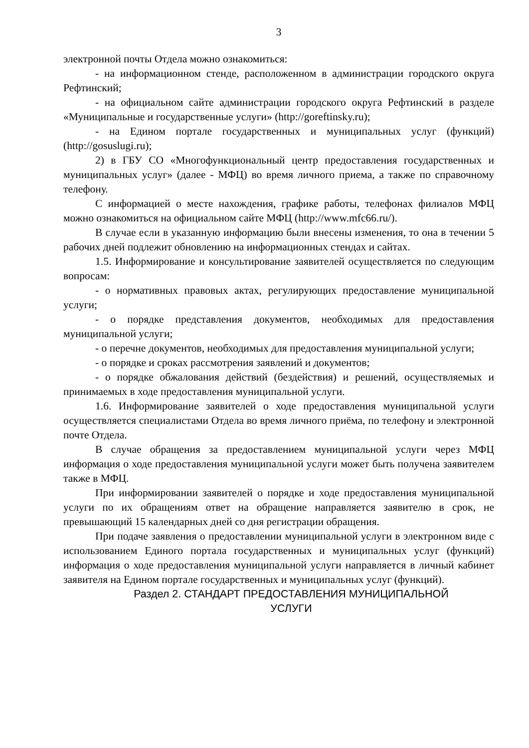3
электронной почты Отдела можно ознакомиться:
- на информационном стенде, расположенном в администрации городского округа Рефтинский;
- на официальном сайте администрации городского округа Рефтинский в разделе «Муниципальные и государственные услуги» (http://goreftinsky.ru);
- на Едином портале государственных и муниципальных услуг (функций) (http://gosuslugi.ru);
2) в ГБУ СО «Многофункциональный центр предоставления государственных и муниципальных услуг» (далее - МФЦ) во время личного приема, а также по справочному телефону.
С информацией о месте нахождения, графике работы, телефонах филиалов МФЦ можно ознакомиться на официальном сайте МФЦ (http://www.mfc66.ru/).
В случае если в указанную информацию были внесены изменения, то она в течении 5 рабочих дней подлежит обновлению на информационных стендах и сайтах.
1.5. Информирование и консультирование заявителей осуществляется по следующим вопросам:
- о нормативных правовых актах, регулирующих предоставление муниципальной услуги;
- о порядке представления документов, необходимых для предоставления муниципальной услуги;
- о перечне документов, необходимых для предоставления муниципальной услуги;
- о порядке и сроках рассмотрения заявлений и документов;
- о порядке обжалования действий (бездействия) и решений, осуществляемых и принимаемых в ходе предоставления муниципальной услуги.
1.6. Информирование заявителей о ходе предоставления муниципальной услуги осуществляется специалистами Отдела во время личного приёма, по телефону и электронной почте Отдела.
В случае обращения за предоставлением муниципальной услуги через МФЦ информация о ходе предоставления муниципальной услуги может быть получена заявителем также в МФЦ.
При информировании заявителей о порядке и ходе предоставления муниципальной услуги по их обращениям ответ на обращение направляется заявителю в срок, не превышающий 15 календарных дней со дня регистрации обращения.
При подаче заявления о предоставлении муниципальной услуги в электронном виде с использованием Единого портала государственных и муниципальных услуг (функций) информация о ходе предоставления муниципальной услуги направляется в личный кабинет заявителя на Едином портале государственных и муниципальных услуг (функций).
Раздел 2. СТАНДАРТ ПРЕДОСТАВЛЕНИЯ МУНИЦИПАЛЬНОЙ
УСЛУГИ